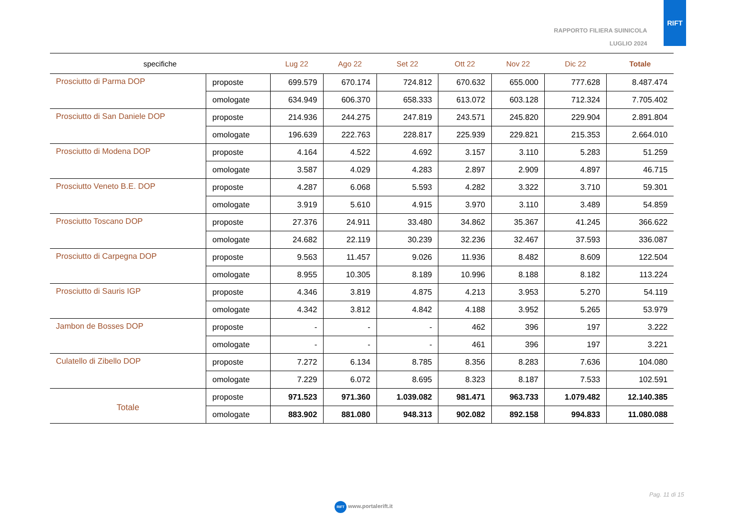RAPPORTO FILIERA SUINICOLA
LUGLIO 2024
RIFT
| specifiche | | Lug 22 | Ago 22 | Set 22 | Ott 22 | Nov 22 | Dic 22 | Totale |
| --- | --- | --- | --- | --- | --- | --- | --- | --- |
| Prosciutto di Parma DOP | proposte | 699.579 | 670.174 | 724.812 | 670.632 | 655.000 | 777.628 | 8.487.474 |
| | omologate | 634.949 | 606.370 | 658.333 | 613.072 | 603.128 | 712.324 | 7.705.402 |
| Prosciutto di San Daniele DOP | proposte | 214.936 | 244.275 | 247.819 | 243.571 | 245.820 | 229.904 | 2.891.804 |
| | omologate | 196.639 | 222.763 | 228.817 | 225.939 | 229.821 | 215.353 | 2.664.010 |
| Prosciutto di Modena DOP | proposte | 4.164 | 4.522 | 4.692 | 3.157 | 3.110 | 5.283 | 51.259 |
| | omologate | 3.587 | 4.029 | 4.283 | 2.897 | 2.909 | 4.897 | 46.715 |
| Prosciutto Veneto B.E. DOP | proposte | 4.287 | 6.068 | 5.593 | 4.282 | 3.322 | 3.710 | 59.301 |
| | omologate | 3.919 | 5.610 | 4.915 | 3.970 | 3.110 | 3.489 | 54.859 |
| Prosciutto Toscano DOP | proposte | 27.376 | 24.911 | 33.480 | 34.862 | 35.367 | 41.245 | 366.622 |
| | omologate | 24.682 | 22.119 | 30.239 | 32.236 | 32.467 | 37.593 | 336.087 |
| Prosciutto di Carpegna DOP | proposte | 9.563 | 11.457 | 9.026 | 11.936 | 8.482 | 8.609 | 122.504 |
| | omologate | 8.955 | 10.305 | 8.189 | 10.996 | 8.188 | 8.182 | 113.224 |
| Prosciutto di Sauris IGP | proposte | 4.346 | 3.819 | 4.875 | 4.213 | 3.953 | 5.270 | 54.119 |
| | omologate | 4.342 | 3.812 | 4.842 | 4.188 | 3.952 | 5.265 | 53.979 |
| Jambon de Bosses DOP | proposte | - | - | - | 462 | 396 | 197 | 3.222 |
| | omologate | - | - | - | 461 | 396 | 197 | 3.221 |
| Culatello di Zibello DOP | proposte | 7.272 | 6.134 | 8.785 | 8.356 | 8.283 | 7.636 | 104.080 |
| | omologate | 7.229 | 6.072 | 8.695 | 8.323 | 8.187 | 7.533 | 102.591 |
| Totale | proposte | 971.523 | 971.360 | 1.039.082 | 981.471 | 963.733 | 1.079.482 | 12.140.385 |
| | omologate | 883.902 | 881.080 | 948.313 | 902.082 | 892.158 | 994.833 | 11.080.088 |
Pag. 11 di 15
RIFT www.portalerift.it